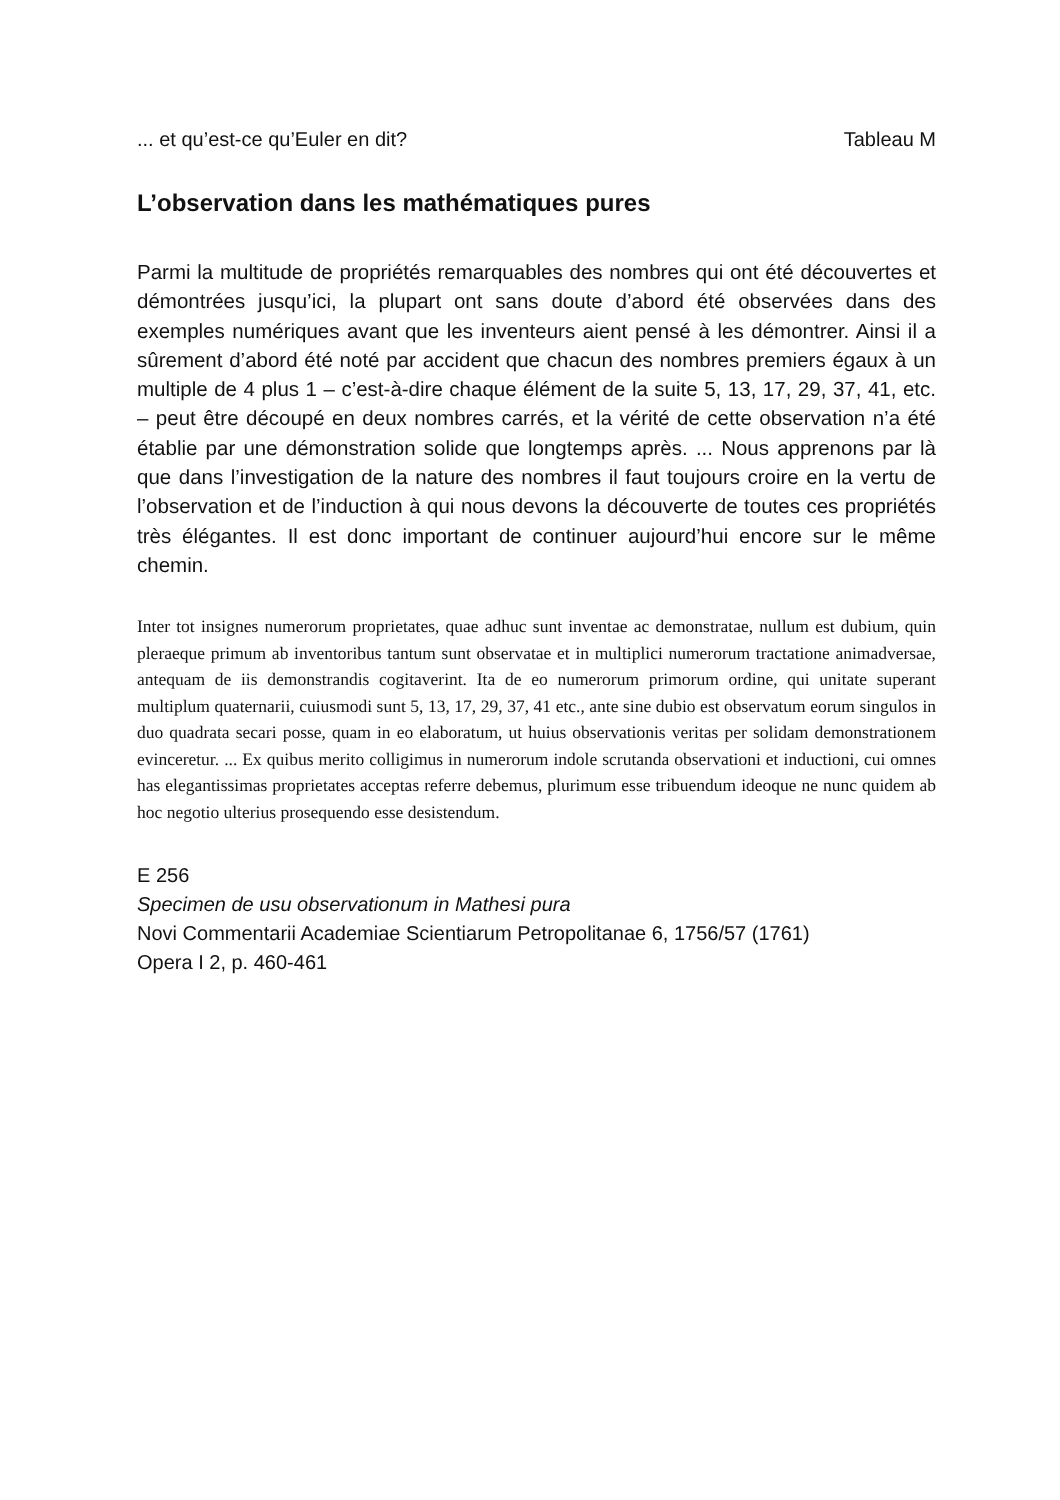... et qu’est-ce qu’Euler en dit? Tableau M
L’observation dans les mathématiques pures
Parmi la multitude de propriétés remarquables des nombres qui ont été découvertes et démontrées jusqu’ici, la plupart ont sans doute d’abord été observées dans des exemples numériques avant que les inventeurs aient pensé à les démontrer. Ainsi il a sûrement d’abord été noté par accident que chacun des nombres premiers égaux à un multiple de 4 plus 1 – c’est-à-dire chaque élément de la suite 5, 13, 17, 29, 37, 41, etc. – peut être découpé en deux nombres carrés, et la vérité de cette observation n’a été établie par une démonstration solide que longtemps après. ... Nous apprenons par là que dans l’investigation de la nature des nombres il faut toujours croire en la vertu de l’observation et de l’induction à qui nous devons la découverte de toutes ces propriétés très élégantes. Il est donc important de continuer aujourd’hui encore sur le même chemin.
Inter tot insignes numerorum proprietates, quae adhuc sunt inventae ac demonstratae, nullum est dubium, quin pleraeque primum ab inventoribus tantum sunt observatae et in multiplici numerorum tractatione animadversae, antequam de iis demonstrandis cogitaverint. Ita de eo numerorum primorum ordine, qui unitate superant multiplum quaternarii, cuiusmodi sunt 5, 13, 17, 29, 37, 41 etc., ante sine dubio est observatum eorum singulos in duo quadrata secari posse, quam in eo elaboratum, ut huius observationis veritas per solidam demonstrationem evinceretur. ... Ex quibus merito colligimus in numerorum indole scrutanda observationi et inductioni, cui omnes has elegantissimas proprietates acceptas referre debemus, plurimum esse tribuendum ideoque ne nunc quidem ab hoc negotio ulterius prosequendo esse desistendum.
E 256
Specimen de usu observationum in Mathesi pura
Novi Commentarii Academiae Scientiarum Petropolitanae 6, 1756/57 (1761)
Opera I 2, p. 460-461